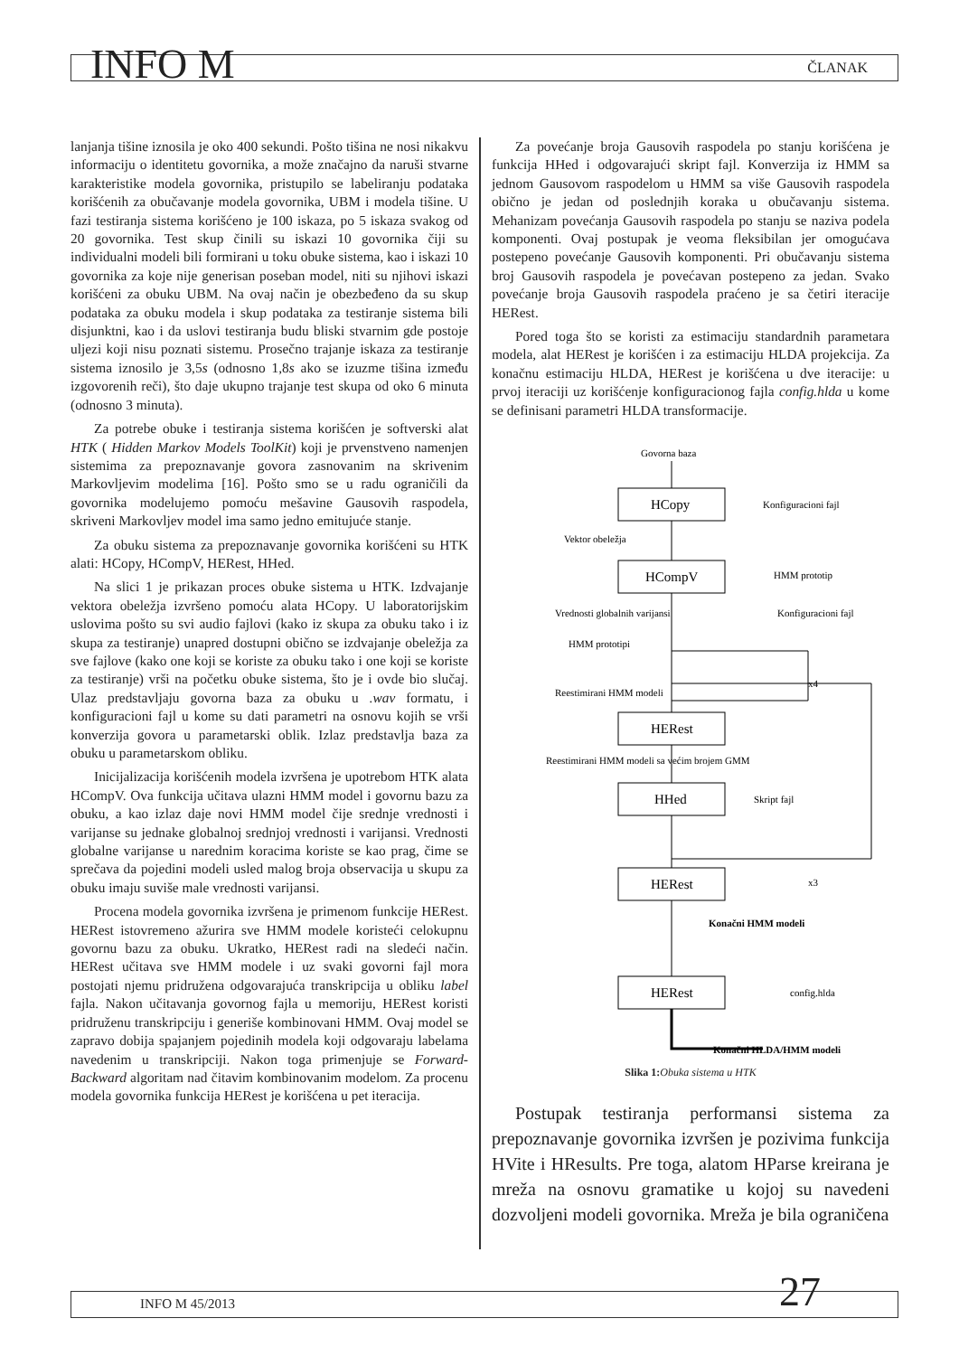INFO M
ČLANAK
lanjanja tišine iznosila je oko 400 sekundi. Pošto tišina ne nosi nikakvu informaciju o identitetu govornika, a može značajno da naruši stvarne karakteristike modela govornika, pristupilo se labeliranju podataka korišćenih za obučavanje modela govornika, UBM i modela tišine. U fazi testiranja sistema korišćeno je 100 iskaza, po 5 iskaza svakog od 20 govornika. Test skup činili su iskazi 10 govornika čiji su individualni modeli bili formirani u toku obuke sistema, kao i iskazi 10 govornika za koje nije generisan poseban model, niti su njihovi iskazi korišćeni za obuku UBM. Na ovaj način je obezbeđeno da su skup podataka za obuku modela i skup podataka za testiranje sistema bili disjunktni, kao i da uslovi testiranja budu bliski stvarnim gde postoje uljezi koji nisu poznati sistemu. Prosečno trajanje iskaza za testiranje sistema iznosilo je 3,5s (odnosno 1,8s ako se izuzme tišina između izgovorenih reči), što daje ukupno trajanje test skupa od oko 6 minuta (odnosno 3 minuta).
Za potrebe obuke i testiranja sistema korišćen je softverski alat HTK ( Hidden Markov Models ToolKit) koji je prvenstveno namenjen sistemima za prepoznavanje govora zasnovanim na skrivenim Markovljevim modelima [16]. Pošto smo se u radu ograničili da govornika modelujemo pomoću mešavine Gausovih raspodela, skriveni Markovljev model ima samo jedno emitujuće stanje.
Za obuku sistema za prepoznavanje govornika korišćeni su HTK alati: HCopy, HCompV, HERest, HHed.
Na slici 1 je prikazan proces obuke sistema u HTK. Izdvajanje vektora obeležja izvršeno pomoću alata HCopy. U laboratorijskim uslovima pošto su svi audio fajlovi (kako iz skupa za obuku tako i iz skupa za testiranje) unapred dostupni obično se izdvajanje obeležja za sve fajlove (kako one koji se koriste za obuku tako i one koji se koriste za testiranje) vrši na početku obuke sistema, što je i ovde bio slučaj. Ulaz predstavljaju govorna baza za obuku u .wav formatu, i konfiguracioni fajl u kome su dati parametri na osnovu kojih se vrši konverzija govora u parametarski oblik. Izlaz predstavlja baza za obuku u parametarskom obliku.
Inicijalizacija korišćenih modela izvršena je upotrebom HTK alata HCompV. Ova funkcija učitava ulazni HMM model i govornu bazu za obuku, a kao izlaz daje novi HMM model čije srednje vrednosti i varijanse su jednake globalnoj srednjoj vrednosti i varijansi. Vrednosti globalne varijanse u narednim koracima koriste se kao prag, čime se sprečava da pojedini modeli usled malog broja observacija u skupu za obuku imaju suviše male vrednosti varijansi.
Procena modela govornika izvršena je primenom funkcije HERest. HERest istovremeno ažurira sve HMM modele koristeći celokupnu govornu bazu za obuku. Ukratko, HERest radi na sledeći način. HERest učitava sve HMM modele i uz svaki govorni fajl mora postojati njemu pridružena odgovarajuća transkripcija u obliku label fajla. Nakon učitavanja govornog fajla u memoriju, HERest koristi pridruženu transkripciju i generiše kombinovani HMM. Ovaj model se zapravo dobija spajanjem pojedinih modela koji odgovaraju labelama navedenim u transkripciji. Nakon toga primenjuje se Forward-Backward algoritam nad čitavim kombinovanim modelom. Za procenu modela govornika funkcija HERest je korišćena u pet iteracija.
Za povećanje broja Gausovih raspodela po stanju korišćena je funkcija HHed i odgovarajući skript fajl. Konverzija iz HMM sa jednom Gausovom raspodelom u HMM sa više Gausovih raspodela obično je jedan od poslednjih koraka u obučavanju sistema. Mehanizam povećanja Gausovih raspodela po stanju se naziva podela komponenti. Ovaj postupak je veoma fleksibilan jer omogućava postepeno povećanje Gausovih komponenti. Pri obučavanju sistema broj Gausovih raspodela je povećavan postepeno za jedan. Svako povećanje broja Gausovih raspodela praćeno je sa četiri iteracije HERest.
Pored toga što se koristi za estimaciju standardnih parametara modela, alat HERest je korišćen i za estimaciju HLDA projekcija. Za konačnu estimaciju HLDA, HERest je korišćena u dve iteracije: u prvoj iteraciji uz korišćenje konfiguracionog fajla config.hlda u kome se definisani parametri HLDA transformacije.
Govorna baza
HCopy
Konfiguracioni fajl
Vektor obeležja
HCompV
HMM prototip
Konfiguracioni fajl
Vrednosti globalnih varijansi
HMM prototipi
x4
Reestimirani HMM modeli
HERest
HHed
Skript fajl
Reestimirani HMM modeli sa većim brojem GMM
HERest
x3
Konačni HMM modeli
HERest
config.hlda
Konačni HLDA/HMM modeli
Slika 1: Obuka sistema u HTK
Postupak testiranja performansi sistema za prepoznavanje govornika izvršen je pozivima funkcija HVite i HResults. Pre toga, alatom HParse kreirana je mreža na osnovu gramatike u kojoj su navedeni dozvoljeni modeli govornika. Mreža je bila ograničena
INFO M 45/2013 27